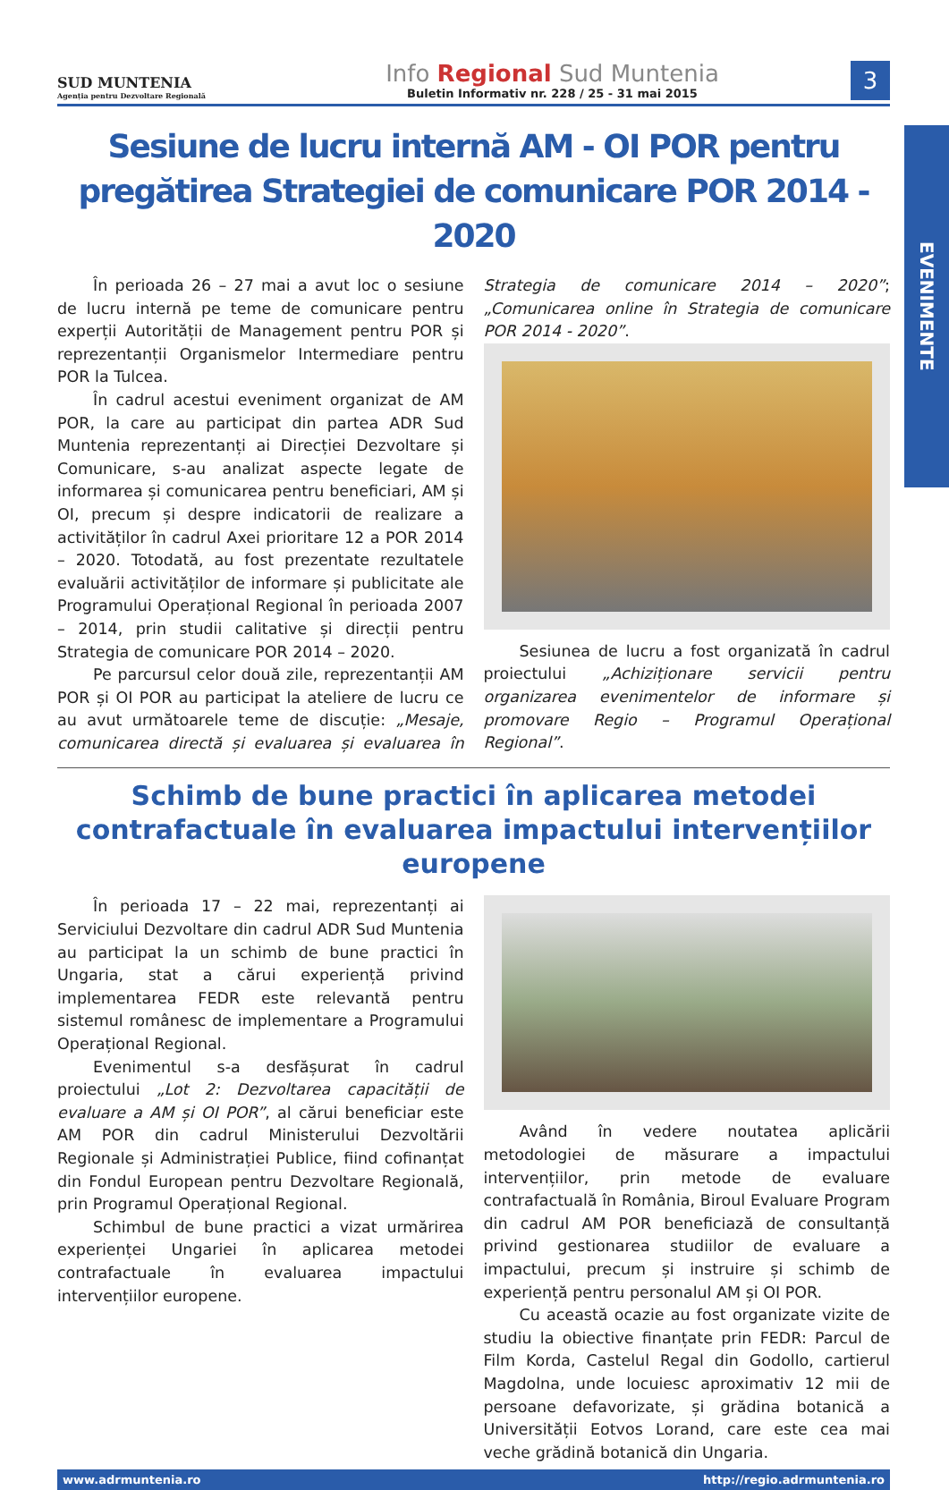EVENIMENTE
SUD MUNTENIA
Agenția pentru Dezvoltare Regională
Info Regional Sud Muntenia
Buletin Informativ nr. 228 / 25 - 31 mai 2015
3
Sesiune de lucru internă AM - OI POR pentru pregătirea Strategiei de comunicare POR 2014 - 2020
În perioada 26 – 27 mai a avut loc o sesiune de lucru internă pe teme de comunicare pentru experții Autorității de Management pentru POR și reprezentanții Organismelor Intermediare pentru POR la Tulcea.
În cadrul acestui eveniment organizat de AM POR, la care au participat din partea ADR Sud Muntenia reprezentanți ai Direcției Dezvoltare și Comunicare, s-au analizat aspecte legate de informarea și comunicarea pentru beneficiari, AM și OI, precum și despre indicatorii de realizare a activităților în cadrul Axei prioritare 12 a POR 2014 – 2020. Totodată, au fost prezentate rezultatele evaluării activităților de informare și publicitate ale Programului Operațional Regional în perioada 2007 – 2014, prin studii calitative și direcții pentru Strategia de comunicare POR 2014 – 2020.
Pe parcursul celor două zile, reprezentanții AM POR și OI POR au participat la ateliere de lucru ce au avut următoarele teme de discuție: „Mesaje, comunicarea directă și evaluarea și evaluarea în Strategia de comunicare 2014 – 2020”; „Comunicarea online în Strategia de comunicare POR 2014 - 2020”.
Sesiunea de lucru a fost organizată în cadrul proiectului „Achiziționare servicii pentru organizarea evenimentelor de informare și promovare Regio – Programul Operațional Regional”.
Schimb de bune practici în aplicarea metodei contrafactuale în evaluarea impactului intervențiilor europene
În perioada 17 – 22 mai, reprezentanți ai Serviciului Dezvoltare din cadrul ADR Sud Muntenia au participat la un schimb de bune practici în Ungaria, stat a cărui experiență privind implementarea FEDR este relevantă pentru sistemul românesc de implementare a Programului Operațional Regional.
Evenimentul s-a desfășurat în cadrul proiectului „Lot 2: Dezvoltarea capacității de evaluare a AM și OI POR”, al cărui beneficiar este AM POR din cadrul Ministerului Dezvoltării Regionale și Administrației Publice, fiind cofinanțat din Fondul European pentru Dezvoltare Regională, prin Programul Operațional Regional.
Schimbul de bune practici a vizat urmărirea experienței Ungariei în aplicarea metodei contrafactuale în evaluarea impactului intervențiilor europene.
Având în vedere noutatea aplicării metodologiei de măsurare a impactului intervențiilor, prin metode de evaluare contrafactuală în România, Biroul Evaluare Program din cadrul AM POR beneficiază de consultanță privind gestionarea studiilor de evaluare a impactului, precum și instruire și schimb de experiență pentru personalul AM și OI POR.
Cu această ocazie au fost organizate vizite de studiu la obiective finanțate prin FEDR: Parcul de Film Korda, Castelul Regal din Godollo, cartierul Magdolna, unde locuiesc aproximativ 12 mii de persoane defavorizate, și grădina botanică a Universității Eotvos Lorand, care este cea mai veche grădină botanică din Ungaria.
www.adrmuntenia.ro http://regio.adrmuntenia.ro